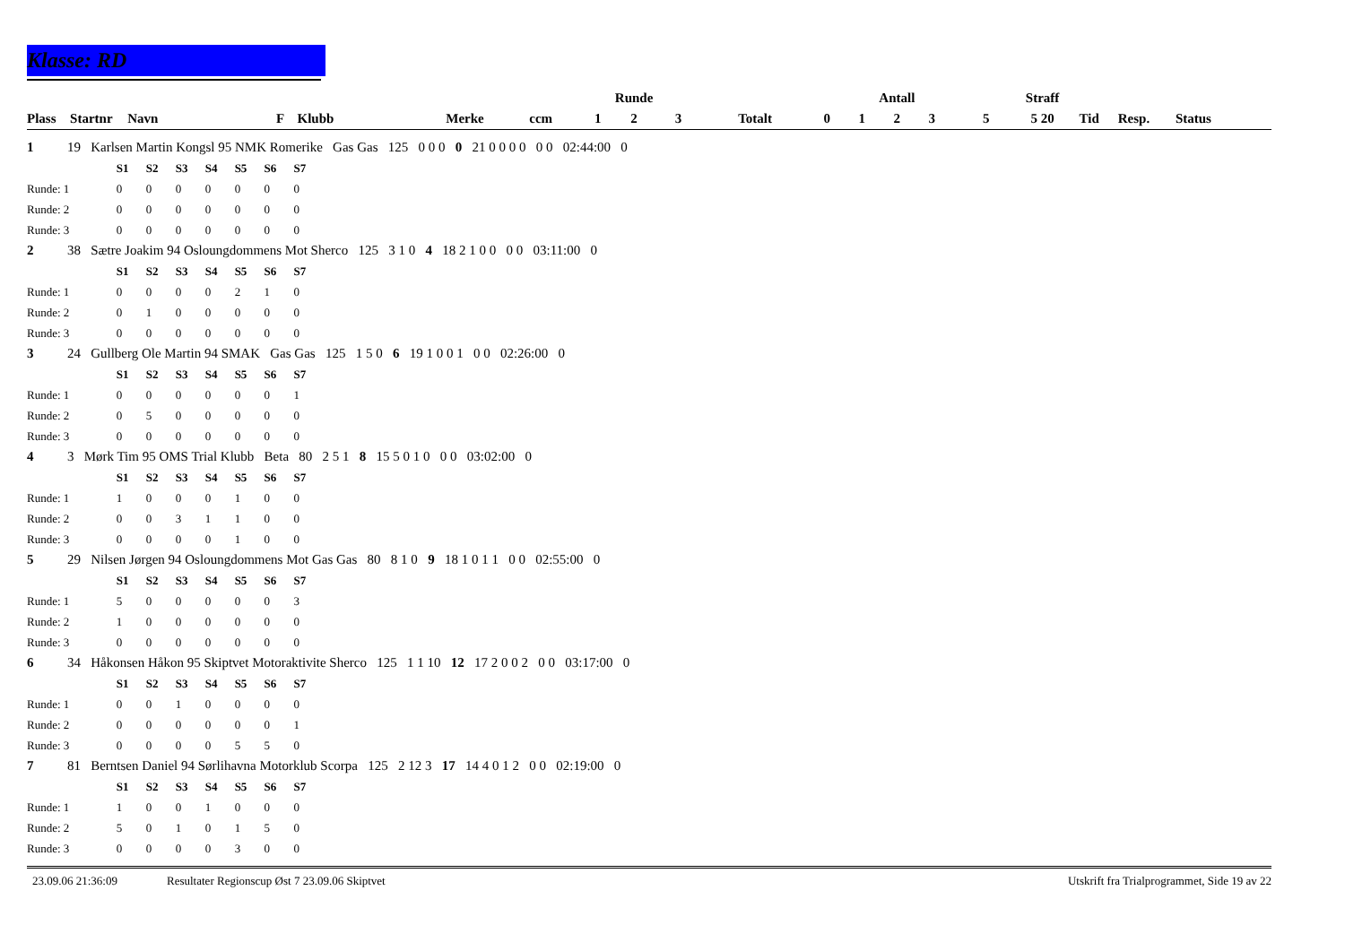Klasse: RD
| | | | | | | | | Runde | | | | | Antall | | | Straff | | | |
| --- | --- | --- | --- | --- | --- | --- | --- | --- | --- | --- | --- | --- | --- | --- | --- | --- | --- | --- | --- |
| Plass | Startnr | Navn | F | Klubb | Merke | ccm | 1 | 2 | 3 | Totalt | 0 | 1 | 2 | 3 | 5 | 5 20 | Tid | Resp. | Status |
| 1 | 19 Karlsen Martin Kongsl 95 NMK Romerike Gas Gas 125 0 0 0 0 21 0 0 0 0 0 0 02:44:00 0 | | | | | | | | |
| | | S1 | S2 | S3 | S4 | S5 | S6 | S7 | |
| Runde: 1 | | 0 | 0 | 0 | 0 | 0 | 0 | 0 | |
| Runde: 2 | | 0 | 0 | 0 | 0 | 0 | 0 | 0 | |
| Runde: 3 | | 0 | 0 | 0 | 0 | 0 | 0 | 0 | |
| 2 | 38 Sætre Joakim 94 Osloungdommens Mot Sherco 125 3 1 0 4 18 2 1 0 0 0 0 03:11:00 0 | | | | | | | | |
| | | S1 | S2 | S3 | S4 | S5 | S6 | S7 | |
| Runde: 1 | | 0 | 0 | 0 | 0 | 2 | 1 | 0 | |
| Runde: 2 | | 0 | 1 | 0 | 0 | 0 | 0 | 0 | |
| Runde: 3 | | 0 | 0 | 0 | 0 | 0 | 0 | 0 | |
| 3 | 24 Gullberg Ole Martin 94 SMAK Gas Gas 125 1 5 0 6 19 1 0 0 1 0 0 02:26:00 0 | | | | | | | | |
| | | S1 | S2 | S3 | S4 | S5 | S6 | S7 | |
| Runde: 1 | | 0 | 0 | 0 | 0 | 0 | 0 | 1 | |
| Runde: 2 | | 0 | 5 | 0 | 0 | 0 | 0 | 0 | |
| Runde: 3 | | 0 | 0 | 0 | 0 | 0 | 0 | 0 | |
| 4 | 3 Mørk Tim 95 OMS Trial Klubb Beta 80 2 5 1 8 15 5 0 1 0 0 0 03:02:00 0 | | | | | | | | |
| | | S1 | S2 | S3 | S4 | S5 | S6 | S7 | |
| Runde: 1 | | 1 | 0 | 0 | 0 | 1 | 0 | 0 | |
| Runde: 2 | | 0 | 0 | 3 | 1 | 1 | 0 | 0 | |
| Runde: 3 | | 0 | 0 | 0 | 0 | 1 | 0 | 0 | |
| 5 | 29 Nilsen Jørgen 94 Osloungdommens Mot Gas Gas 80 8 1 0 9 18 1 0 1 1 0 0 02:55:00 0 | | | | | | | | |
| | | S1 | S2 | S3 | S4 | S5 | S6 | S7 | |
| Runde: 1 | | 5 | 0 | 0 | 0 | 0 | 0 | 3 | |
| Runde: 2 | | 1 | 0 | 0 | 0 | 0 | 0 | 0 | |
| Runde: 3 | | 0 | 0 | 0 | 0 | 0 | 0 | 0 | |
| 6 | 34 Håkonsen Håkon 95 Skiptvet Motoraktivite Sherco 125 1 1 10 12 17 2 0 0 2 0 0 03:17:00 0 | | | | | | | | |
| | | S1 | S2 | S3 | S4 | S5 | S6 | S7 | |
| Runde: 1 | | 0 | 0 | 1 | 0 | 0 | 0 | 0 | |
| Runde: 2 | | 0 | 0 | 0 | 0 | 0 | 0 | 1 | |
| Runde: 3 | | 0 | 0 | 0 | 0 | 5 | 5 | 0 | |
| 7 | 81 Berntsen Daniel 94 Sørlihavna Motorklub Scorpa 125 2 12 3 17 14 4 0 1 2 0 0 02:19:00 0 | | | | | | | | |
| | | S1 | S2 | S3 | S4 | S5 | S6 | S7 | |
| Runde: 1 | | 1 | 0 | 0 | 1 | 0 | 0 | 0 | |
| Runde: 2 | | 5 | 0 | 1 | 0 | 1 | 5 | 0 | |
| Runde: 3 | | 0 | 0 | 0 | 0 | 3 | 0 | 0 | |
23.09.06 21:36:09 Resultater Regionscup Øst 7 23.09.06 Skiptvet Utskrift fra Trialprogrammet, Side 19 av 22